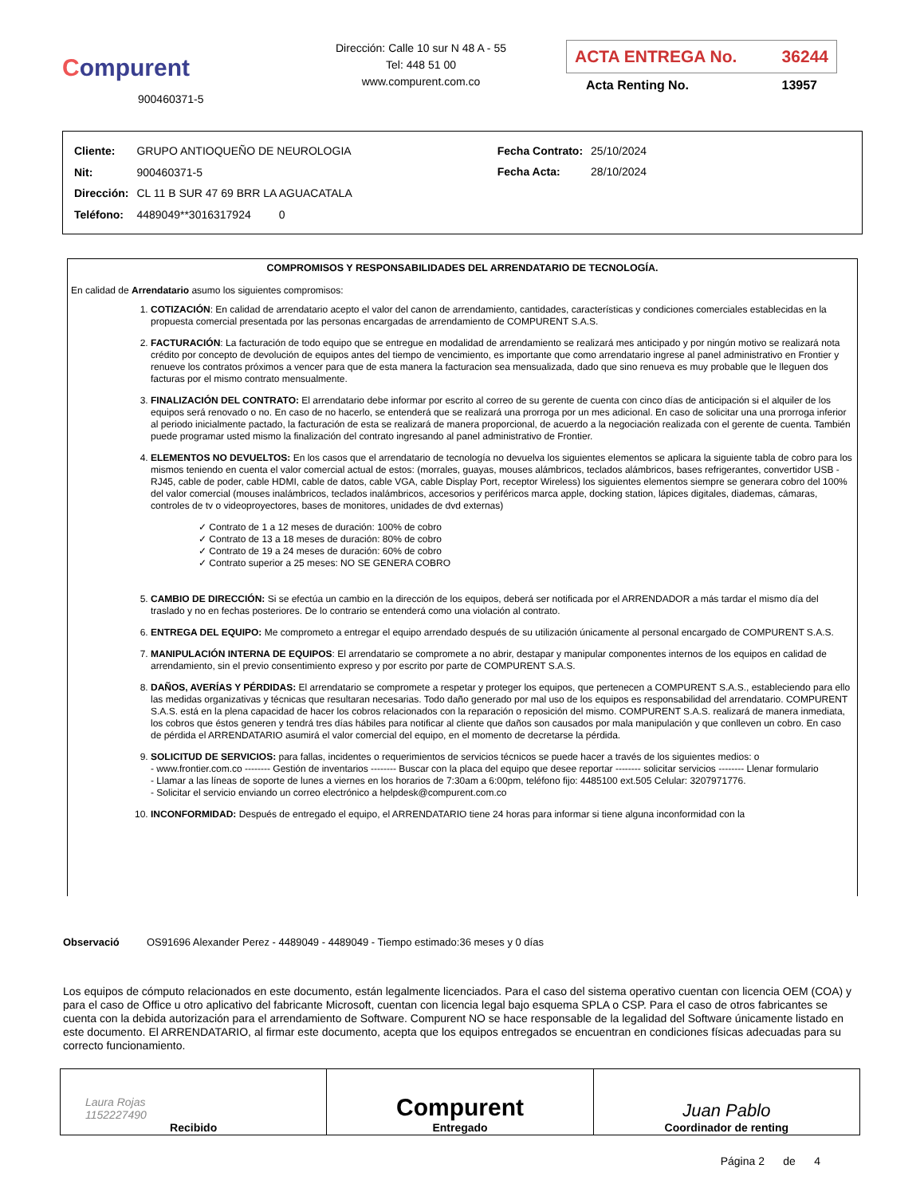Compurent
900460371-5
Dirección: Calle 10 sur N 48 A - 55
Tel: 448 51 00
www.compurent.com.co
ACTA ENTREGA No. 36244
Acta Renting No. 13957
| Cliente: | GRUPO ANTIOQUEÑO DE NEUROLOGIA |
| Nit: | 900460371-5 |
| Dirección: | CL 11 B SUR 47 69 BRR LA AGUACATALA |
| Teléfono: | 4489049**3016317924 0 |
| Fecha Contrato: | 25/10/2024 |
| Fecha Acta: | 28/10/2024 |
COMPROMISOS Y RESPONSABILIDADES DEL ARRENDATARIO DE TECNOLOGÍA.
En calidad de Arrendatario asumo los siguientes compromisos:
1. COTIZACIÓN: En calidad de arrendatario acepto el valor del canon de arrendamiento, cantidades, características y condiciones comerciales establecidas en la propuesta comercial presentada por las personas encargadas de arrendamiento de COMPURENT S.A.S.
2. FACTURACIÓN: La facturación de todo equipo que se entregue en modalidad de arrendamiento se realizará mes anticipado y por ningún motivo se realizará nota crédito por concepto de devolución de equipos antes del tiempo de vencimiento, es importante que como arrendatario ingrese al panel administrativo en Frontier y renueve los contratos próximos a vencer para que de esta manera la facturacion sea mensualizada, dado que sino renueva es muy probable que le lleguen dos facturas por el mismo contrato mensualmente.
3. FINALIZACIÓN DEL CONTRATO: El arrendatario debe informar por escrito al correo de su gerente de cuenta con cinco días de anticipación si el alquiler de los equipos será renovado o no. En caso de no hacerlo, se entenderá que se realizará una prorroga por un mes adicional. En caso de solicitar una una prorroga inferior al periodo inicialmente pactado, la facturación de esta se realizará de manera proporcional, de acuerdo a la negociación realizada con el gerente de cuenta. También puede programar usted mismo la finalización del contrato ingresando al panel administrativo de Frontier.
4. ELEMENTOS NO DEVUELTOS: En los casos que el arrendatario de tecnología no devuelva los siguientes elementos se aplicara la siguiente tabla de cobro para los mismos teniendo en cuenta el valor comercial actual de estos: (morrales, guayas, mouses alámbricos, teclados alámbricos, bases refrigerantes, convertidor USB - RJ45, cable de poder, cable HDMI, cable de datos, cable VGA, cable Display Port, receptor Wireless) los siguientes elementos siempre se generara cobro del 100% del valor comercial (mouses inalámbricos, teclados inalámbricos, accesorios y periféricos marca apple, docking station, lápices digitales, diademas, cámaras, controles de tv o videoproyectores, bases de monitores, unidades de dvd externas)
✓ Contrato de 1 a 12 meses de duración: 100% de cobro
✓ Contrato de 13 a 18 meses de duración: 80% de cobro
✓ Contrato de 19 a 24 meses de duración: 60% de cobro
✓ Contrato superior a 25 meses: NO SE GENERA COBRO
5. CAMBIO DE DIRECCIÓN: Si se efectúa un cambio en la dirección de los equipos, deberá ser notificada por el ARRENDADOR a más tardar el mismo día del traslado y no en fechas posteriores. De lo contrario se entenderá como una violación al contrato.
6. ENTREGA DEL EQUIPO: Me comprometo a entregar el equipo arrendado después de su utilización únicamente al personal encargado de COMPURENT S.A.S.
7. MANIPULACIÓN INTERNA DE EQUIPOS: El arrendatario se compromete a no abrir, destapar y manipular componentes internos de los equipos en calidad de arrendamiento, sin el previo consentimiento expreso y por escrito por parte de COMPURENT S.A.S.
8. DAÑOS, AVERÍAS Y PÉRDIDAS: El arrendatario se compromete a respetar y proteger los equipos, que pertenecen a COMPURENT S.A.S., estableciendo para ello las medidas organizativas y técnicas que resultaran necesarias. Todo daño generado por mal uso de los equipos es responsabilidad del arrendatario. COMPURENT S.A.S. está en la plena capacidad de hacer los cobros relacionados con la reparación o reposición del mismo. COMPURENT S.A.S. realizará de manera inmediata, los cobros que éstos generen y tendrá tres días hábiles para notificar al cliente que daños son causados por mala manipulación y que conlleven un cobro. En caso de pérdida el ARRENDATARIO asumirá el valor comercial del equipo, en el momento de decretarse la pérdida.
9. SOLICITUD DE SERVICIOS: para fallas, incidentes o requerimientos de servicios técnicos se puede hacer a través de los siguientes medios: o
- www.frontier.com.co -------- Gestión de inventarios -------- Buscar con la placa del equipo que desee reportar -------- solicitar servicios -------- Llenar formulario
- Llamar a las líneas de soporte de lunes a viernes en los horarios de 7:30am a 6:00pm, teléfono fijo: 4485100 ext.505 Celular: 3207971776.
- Solicitar el servicio enviando un correo electrónico a helpdesk@compurent.com.co
10. INCONFORMIDAD: Después de entregado el equipo, el ARRENDATARIO tiene 24 horas para informar si tiene alguna inconformidad con la
Observació OS91696 Alexander Perez - 4489049 - 4489049 - Tiempo estimado:36 meses y 0 días
Los equipos de cómputo relacionados en este documento, están legalmente licenciados. Para el caso del sistema operativo cuentan con licencia OEM (COA) y para el caso de Office u otro aplicativo del fabricante Microsoft, cuentan con licencia legal bajo esquema SPLA o CSP. Para el caso de otros fabricantes se cuenta con la debida autorización para el arrendamiento de Software. Compurent NO se hace responsable de la legalidad del Software únicamente listado en este documento. El ARRENDATARIO, al firmar este documento, acepta que los equipos entregados se encuentran en condiciones físicas adecuadas para su correcto funcionamiento.
| Laura Rojas 1152227490 Recibido | Compurent Entregado | Juan Pablo Coordinador de renting |
Página 2 de 4